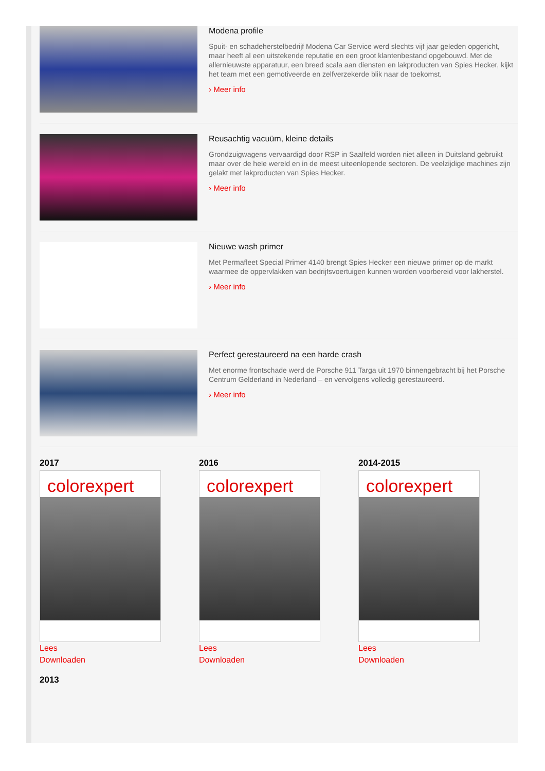Modena profile
Spuit- en schadeherstelbedrijf Modena Car Service werd slechts vijf jaar geleden opgericht, maar heeft al een uitstekende reputatie en een groot klantenbestand opgebouwd. Met de allernieuwste apparatuur, een breed scala aan diensten en lakproducten van Spies Hecker, kijkt het team met een gemotiveerde en zelfverzekerde blik naar de toekomst.
› Meer info
Reusachtig vacuüm, kleine details
Grondzuigwagens vervaardigd door RSP in Saalfeld worden niet alleen in Duitsland gebruikt maar over de hele wereld en in de meest uiteenlopende sectoren. De veelzijdige machines zijn gelakt met lakproducten van Spies Hecker.
› Meer info
Nieuwe wash primer
Met Permafleet Special Primer 4140 brengt Spies Hecker een nieuwe primer op de markt waarmee de oppervlakken van bedrijfsvoertuigen kunnen worden voorbereid voor lakherstel.
› Meer info
Perfect gerestaureerd na een harde crash
Met enorme frontschade werd de Porsche 911 Targa uit 1970 binnengebracht bij het Porsche Centrum Gelderland in Nederland – en vervolgens volledig gerestaureerd.
› Meer info
2017
colorexpert
Lees
Downloaden
2016
colorexpert
Lees
Downloaden
2014-2015
colorexpert
Lees
Downloaden
2013